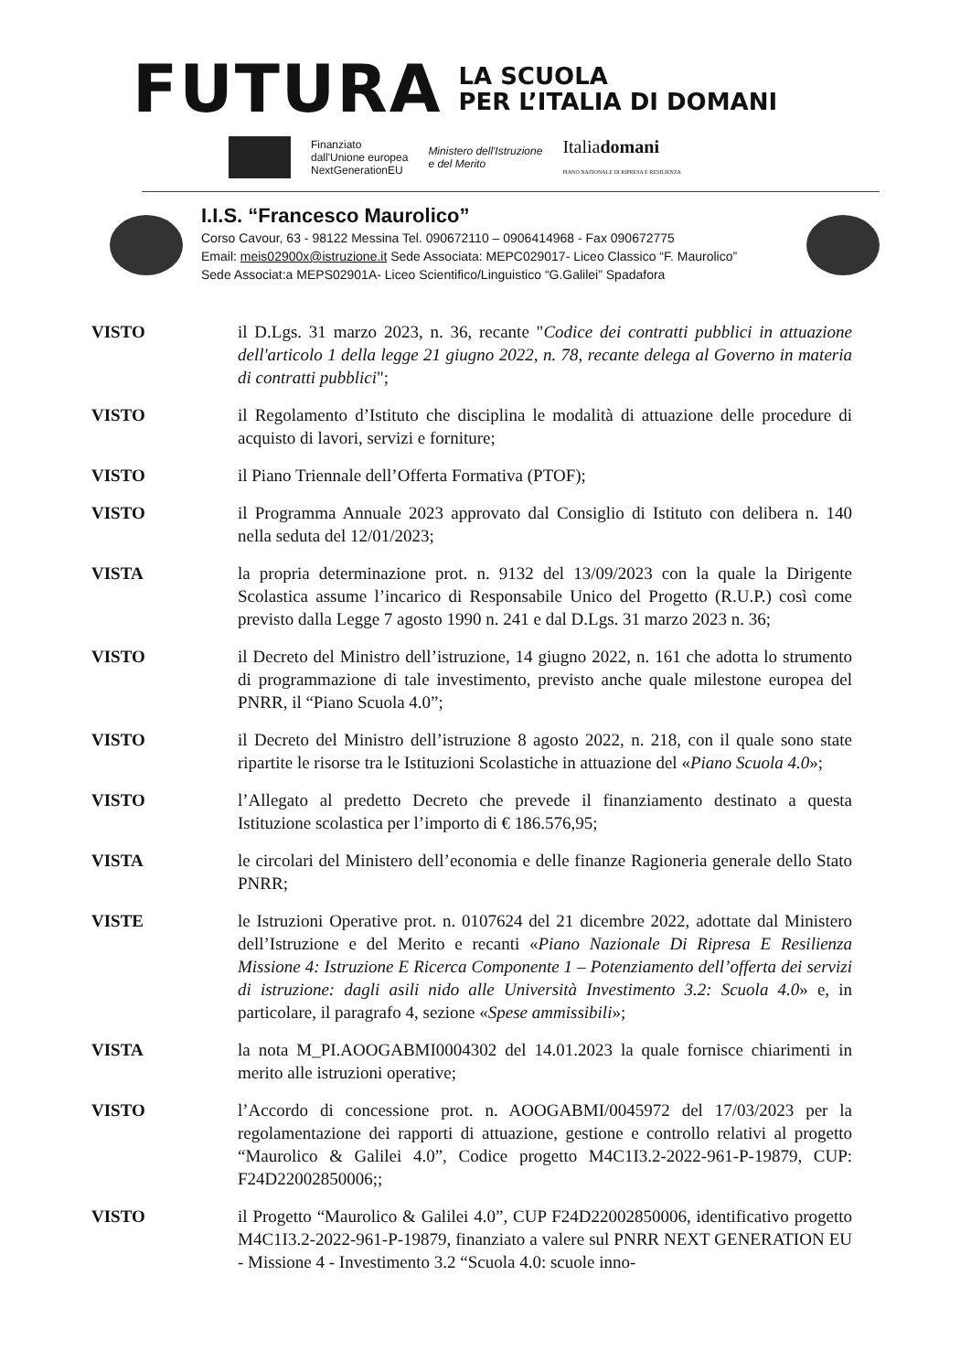FUTURA
LA SCUOLA
PER L’ITALIA DI DOMANI
Finanziato
dall'Unione europea
NextGenerationEU
Ministero dell'Istruzione
e del Merito
Italiadomani
PIANO NAZIONALE DI RIPRESA E RESILIENZA
I.I.S. “Francesco Maurolico”
Corso Cavour, 63 - 98122 Messina Tel. 090672110 – 0906414968 - Fax 090672775
Email: meis02900x@istruzione.it Sede Associata: MEPC029017- Liceo Classico “F. Maurolico”
Sede Associat:a MEPS02901A- Liceo Scientifico/Linguistico “G.Galilei” Spadafora
VISTO il D.Lgs. 31 marzo 2023, n. 36, recante "Codice dei contratti pubblici in attuazione dell'articolo 1 della legge 21 giugno 2022, n. 78, recante delega al Governo in materia di contratti pubblici";
VISTO il Regolamento d’Istituto che disciplina le modalità di attuazione delle procedure di acquisto di lavori, servizi e forniture;
VISTO il Piano Triennale dell’Offerta Formativa (PTOF);
VISTO il Programma Annuale 2023 approvato dal Consiglio di Istituto con delibera n. 140 nella seduta del 12/01/2023;
VISTA la propria determinazione prot. n. 9132 del 13/09/2023 con la quale la Dirigente Scolastica assume l’incarico di Responsabile Unico del Progetto (R.U.P.) così come previsto dalla Legge 7 agosto 1990 n. 241 e dal D.Lgs. 31 marzo 2023 n. 36;
VISTO il Decreto del Ministro dell’istruzione, 14 giugno 2022, n. 161 che adotta lo strumento di programmazione di tale investimento, previsto anche quale milestone europea del PNRR, il “Piano Scuola 4.0”;
VISTO il Decreto del Ministro dell’istruzione 8 agosto 2022, n. 218, con il quale sono state ripartite le risorse tra le Istituzioni Scolastiche in attuazione del «Piano Scuola 4.0»;
VISTO l’Allegato al predetto Decreto che prevede il finanziamento destinato a questa Istituzione scolastica per l’importo di € 186.576,95;
VISTA le circolari del Ministero dell’economia e delle finanze Ragioneria generale dello Stato PNRR;
VISTE le Istruzioni Operative prot. n. 0107624 del 21 dicembre 2022, adottate dal Ministero dell’Istruzione e del Merito e recanti «Piano Nazionale Di Ripresa E Resilienza Missione 4: Istruzione E Ricerca Componente 1 – Potenziamento dell’offerta dei servizi di istruzione: dagli asili nido alle Università Investimento 3.2: Scuola 4.0» e, in particolare, il paragrafo 4, sezione «Spese ammissibili»;
VISTA la nota M_PI.AOOGABMI0004302 del 14.01.2023 la quale fornisce chiarimenti in merito alle istruzioni operative;
VISTO l’Accordo di concessione prot. n. AOOGABMI/0045972 del 17/03/2023 per la regolamentazione dei rapporti di attuazione, gestione e controllo relativi al progetto “Maurolico & Galilei 4.0”, Codice progetto M4C1I3.2-2022-961-P-19879, CUP: F24D22002850006;;
VISTO il Progetto “Maurolico & Galilei 4.0”, CUP F24D22002850006, identificativo progetto M4C1I3.2-2022-961-P-19879, finanziato a valere sul PNRR NEXT GENERATION EU - Missione 4 - Investimento 3.2 “Scuola 4.0: scuole inno-